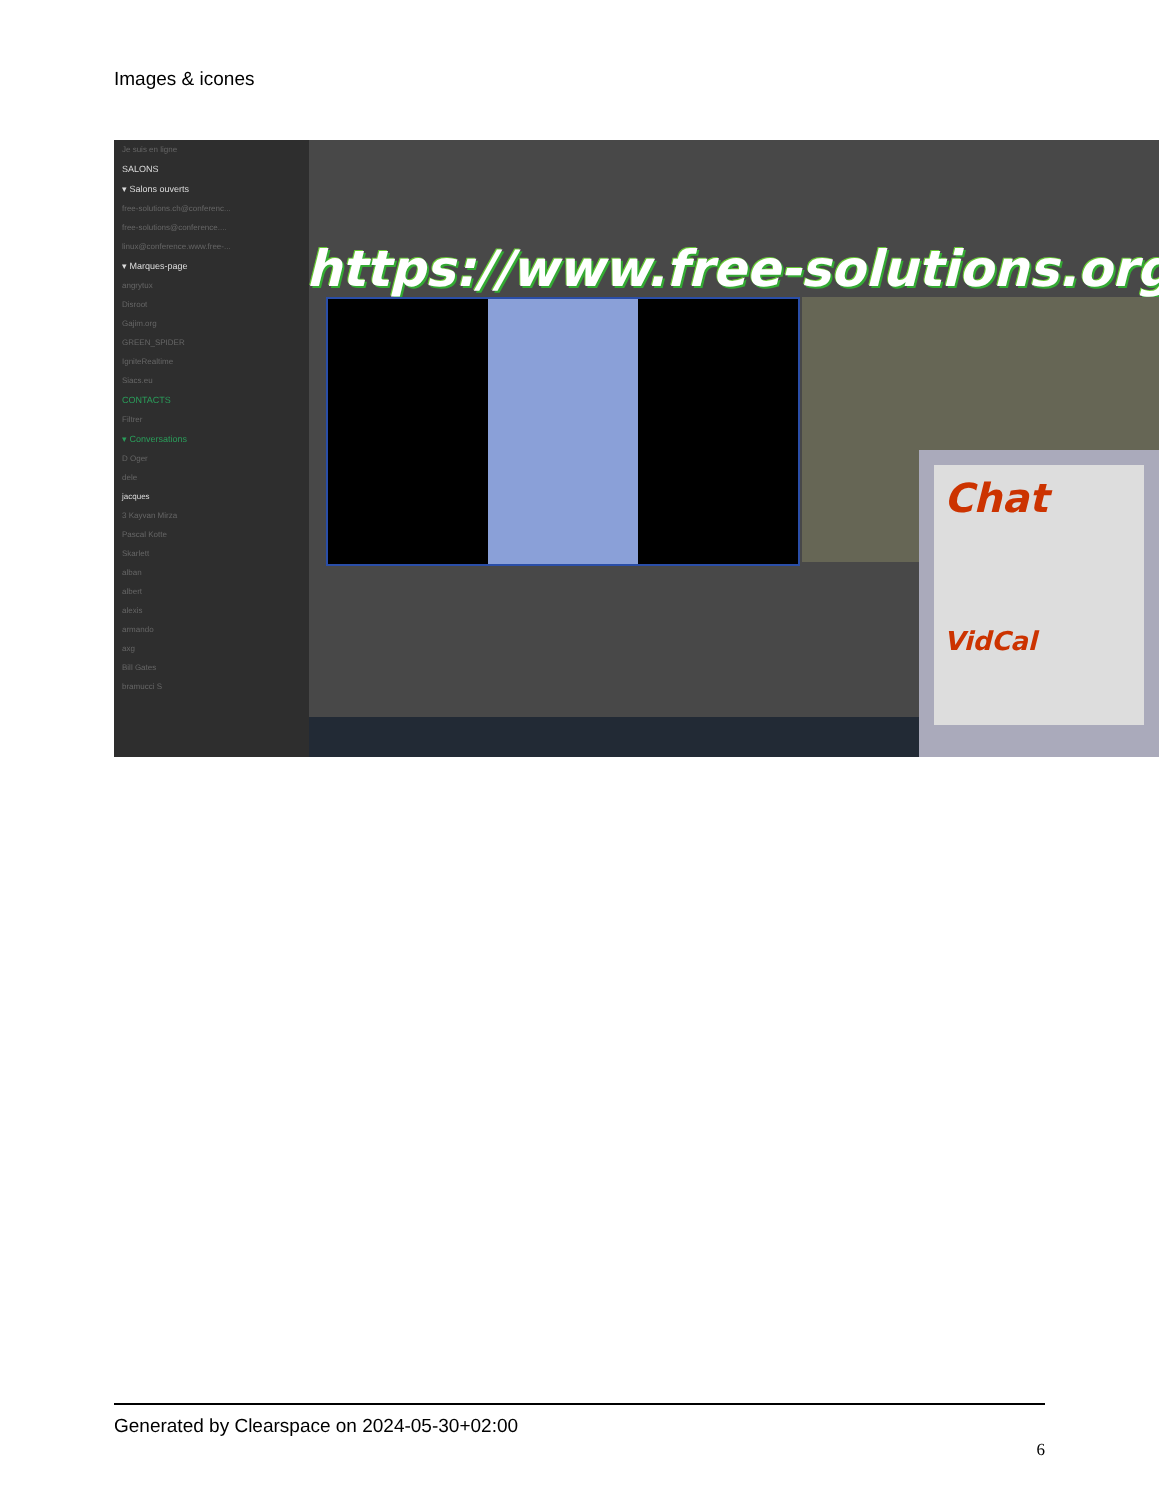Images & icones
Je suis en ligne
SALONS
▾ Salons ouverts
free-solutions.ch@conferenc...
free-solutions@conference....
linux@conference.www.free-...
▾ Marques-page
angrytux
Disroot
Gajim.org
GREEN_SPIDER
IgniteRealtime
Siacs.eu
CONTACTS
Filtrer
▾ Conversations
D Oger
dele
jacques
3 Kayvan Mirza
Pascal Kotte
Skarlett
alban
albert
alexis
armando
axg
Bill Gates
bramucci S
https://www.free-solutions.org/
Chat
VidCal
Generated by Clearspace on 2024-05-30+02:00
6